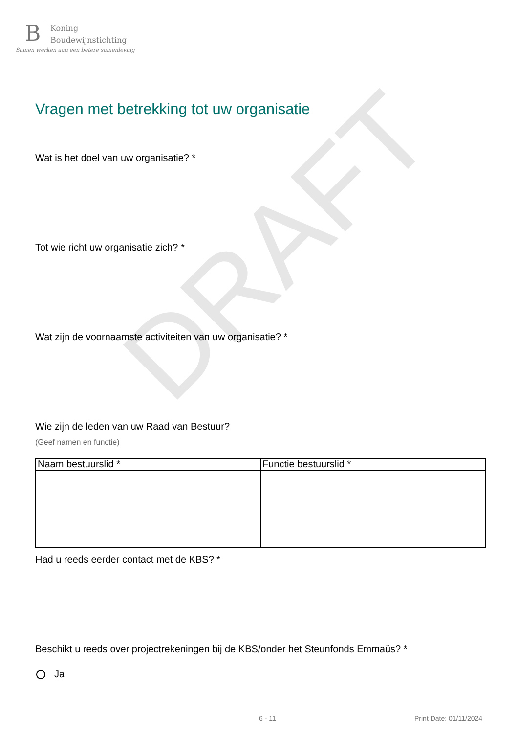B
Koning
Boudewijnstichting
Samen werken aan een betere samenleving
DRAFT
Vragen met betrekking tot uw organisatie
Wat is het doel van uw organisatie? *
Tot wie richt uw organisatie zich? *
Wat zijn de voornaamste activiteiten van uw organisatie? *
Wie zijn de leden van uw Raad van Bestuur?
(Geef namen en functie)
| Naam bestuurslid * | Functie bestuurslid * |
| --- | --- |
Had u reeds eerder contact met de KBS? *
Beschikt u reeds over projectrekeningen bij de KBS/onder het Steunfonds Emmaüs? *
Ja
6 - 11 Print Date: 01/11/2024